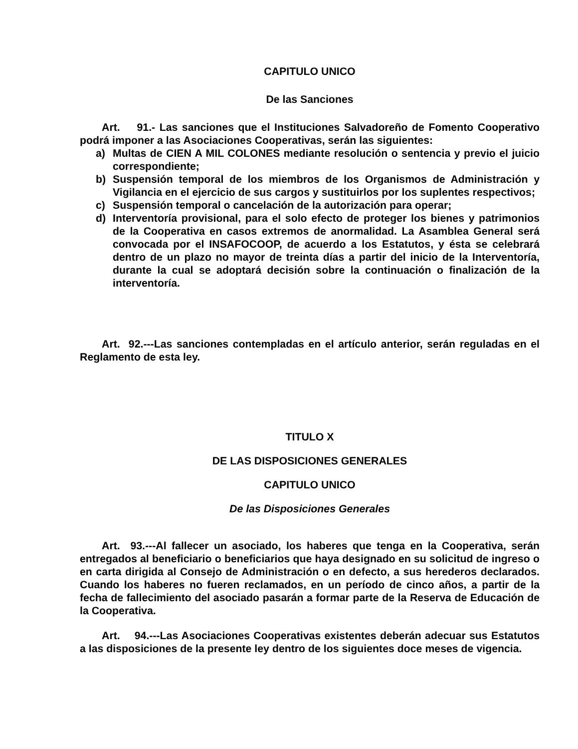CAPITULO UNICO
De las Sanciones
Art. 91.- Las sanciones que el Instituciones Salvadoreño de Fomento Cooperativo podrá imponer a las Asociaciones Cooperativas, serán las siguientes:
a) Multas de CIEN A MIL COLONES mediante resolución o sentencia y previo el juicio correspondiente;
b) Suspensión temporal de los miembros de los Organismos de Administración y Vigilancia en el ejercicio de sus cargos y sustituirlos por los suplentes respectivos;
c) Suspensión temporal o cancelación de la autorización para operar;
d) Interventoría provisional, para el solo efecto de proteger los bienes y patrimonios de la Cooperativa en casos extremos de anormalidad. La Asamblea General será convocada por el INSAFOCOOP, de acuerdo a los Estatutos, y ésta se celebrará dentro de un plazo no mayor de treinta días a partir del inicio de la Interventoría, durante la cual se adoptará decisión sobre la continuación o finalización de la interventoría.
Art. 92.---Las sanciones contempladas en el artículo anterior, serán reguladas en el Reglamento de esta ley.
TITULO X
DE LAS DISPOSICIONES GENERALES
CAPITULO UNICO
De las Disposiciones Generales
Art. 93.---Al fallecer un asociado, los haberes que tenga en la Cooperativa, serán entregados al beneficiario o beneficiarios que haya designado en su solicitud de ingreso o en carta dirigida al Consejo de Administración o en defecto, a sus herederos declarados. Cuando los haberes no fueren reclamados, en un período de cinco años, a partir de la fecha de fallecimiento del asociado pasarán a formar parte de la Reserva de Educación de la Cooperativa.
Art. 94.---Las Asociaciones Cooperativas existentes deberán adecuar sus Estatutos a las disposiciones de la presente ley dentro de los siguientes doce meses de vigencia.